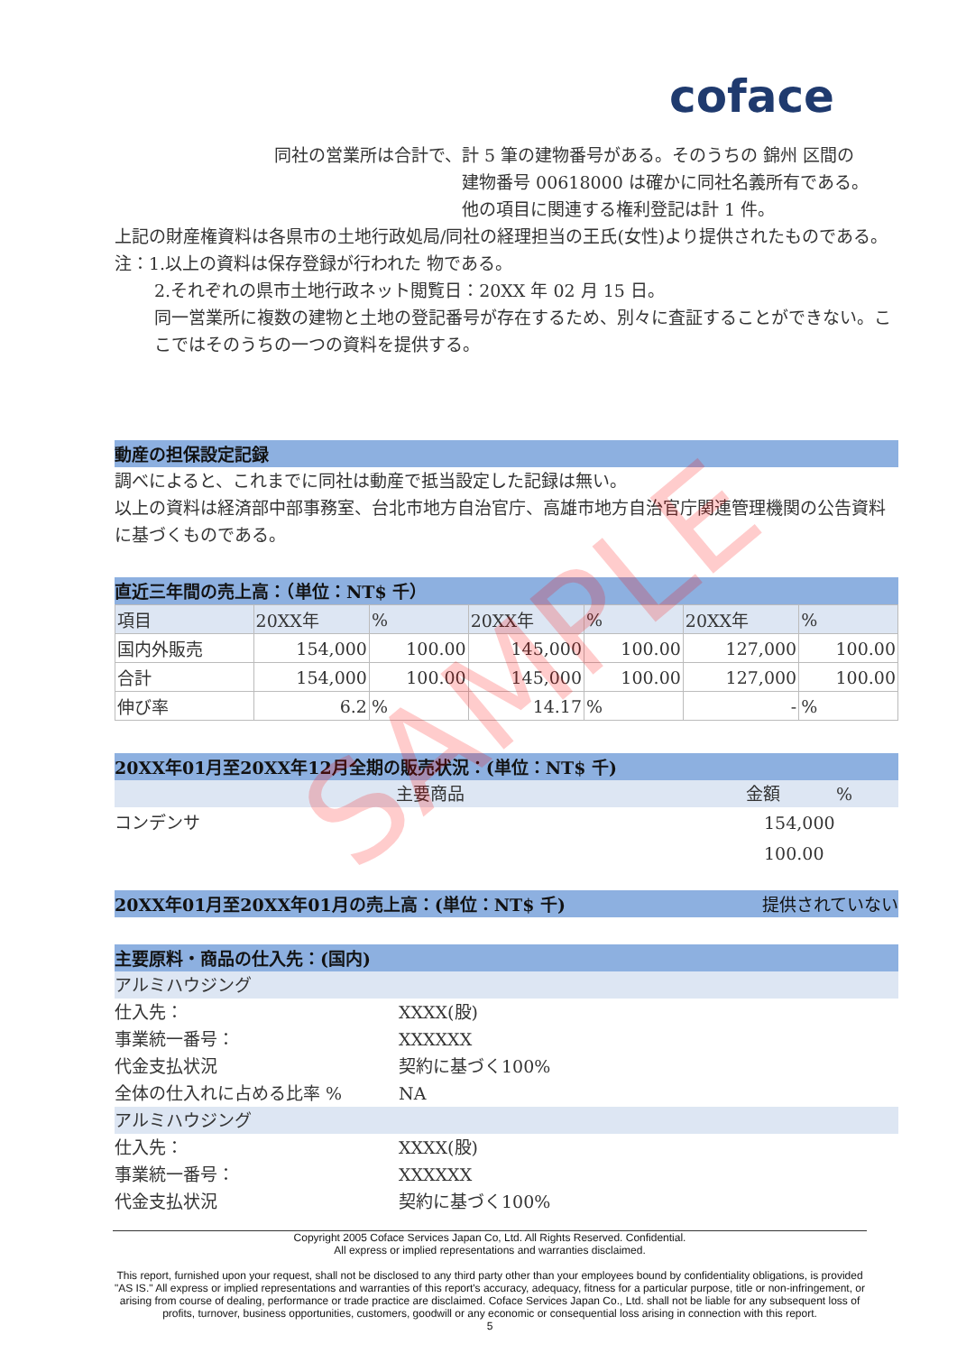coface
同社の営業所は合計で、
計 5 筆の建物番号がある。そのうちの 錦州 区間の 建物番号 00618000 は確かに同社名義所有である。
他の項目に関連する権利登記は計 1 件。
上記の財産権資料は各県市の土地行政処局/同社の経理担当の王氏(女性)より提供されたものである。
注：1.以上の資料は保存登録が行われた 物である。
2.それぞれの県市土地行政ネット閲覧日：20XX 年 02 月 15 日。
同一営業所に複数の建物と土地の登記番号が存在するため、別々に査証することができない。ここではそのうちの一つの資料を提供する。
動産の担保設定記録
調べによると、これまでに同社は動産で抵当設定した記録は無い。
以上の資料は経済部中部事務室、台北市地方自治官庁、高雄市地方自治官庁関連管理機関の公告資料に基づくものである。
直近三年間の売上高：（単位：NT$ 千）
| 項目 | 20XX年 | % | 20XX年 | % | 20XX年 | % |
| 国内外販売 | 154,000 | 100.00 | 145,000 | 100.00 | 127,000 | 100.00 |
| 合計 | 154,000 | 100.00 | 145,000 | 100.00 | 127,000 | 100.00 |
| 伸び率 | 6.2 | % | 14.17 | % | - | % |
20XX年01月至20XX年12月全期の販売状況：(単位：NT$ 千)
主要商品 金額%
コンデンサ 154,000 100.00
20XX年01月至20XX年01月の売上高：(単位：NT$ 千) 提供されていない
主要原料・商品の仕入先：(国内)
アルミハウジング
仕入先： XXXX(股)
事業統一番号： XXXXXX
代金支払状況 契約に基づく100%
全体の仕入れに占める比率 % NA
アルミハウジング
仕入先： XXXX(股)
事業統一番号： XXXXXX
代金支払状況 契約に基づく100%
Copyright 2005 Coface Services Japan Co, Ltd. All Rights Reserved. Confidential.
All express or implied representations and warranties disclaimed.
This report, furnished upon your request, shall not be disclosed to any third party other than your employees bound by confidentiality obligations, is provided "AS IS." All express or implied representations and warranties of this report's accuracy, adequacy, fitness for a particular purpose, title or non-infringement, or arising from course of dealing, performance or trade practice are disclaimed. Coface Services Japan Co., Ltd. shall not be liable for any subsequent loss of profits, turnover, business opportunities, customers, goodwill or any economic or consequential loss arising in connection with this report.
5
SAMPLE